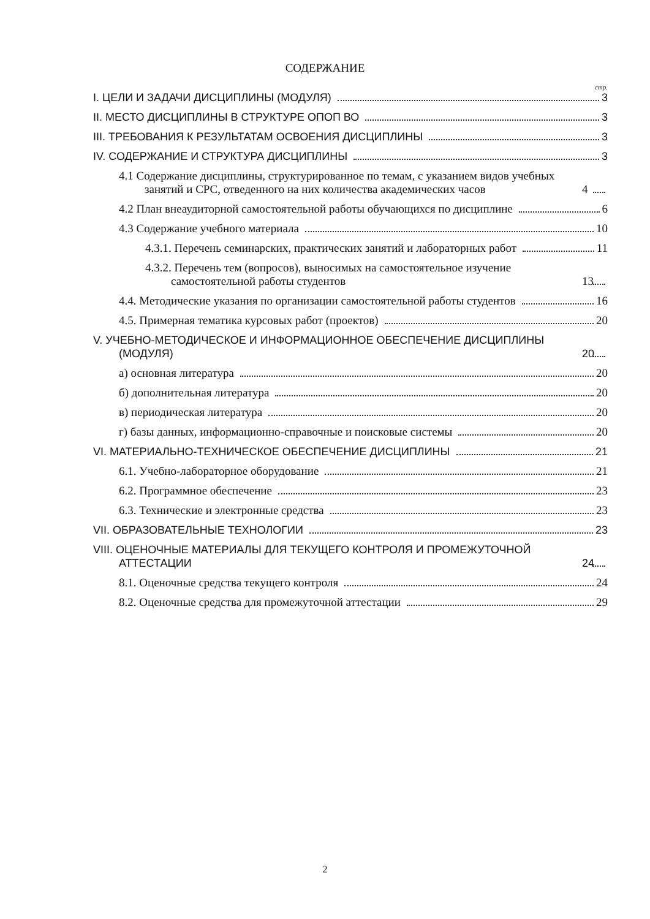СОДЕРЖАНИЕ
стр.
I. ЦЕЛИ И ЗАДАЧИ ДИСЦИПЛИНЫ (МОДУЛЯ) 3
II. МЕСТО ДИСЦИПЛИНЫ В СТРУКТУРЕ ОПОП ВО 3
III. ТРЕБОВАНИЯ К РЕЗУЛЬТАТАМ ОСВОЕНИЯ ДИСЦИПЛИНЫ 3
IV. СОДЕРЖАНИЕ И СТРУКТУРА ДИСЦИПЛИНЫ 3
4.1 Содержание дисциплины, структурированное по темам, с указанием видов учебных занятий и СРС, отведенного на них количества академических часов 4
4.2 План внеаудиторной самостоятельной работы обучающихся по дисциплине 6
4.3 Содержание учебного материала 10
4.3.1. Перечень семинарских, практических занятий и лабораторных работ 11
4.3.2. Перечень тем (вопросов), выносимых на самостоятельное изучение самостоятельной работы студентов 13
4.4. Методические указания по организации самостоятельной работы студентов 16
4.5. Примерная тематика курсовых работ (проектов) 20
V. УЧЕБНО-МЕТОДИЧЕСКОЕ И ИНФОРМАЦИОННОЕ ОБЕСПЕЧЕНИЕ ДИСЦИПЛИНЫ (МОДУЛЯ) 20
а) основная литература 20
б) дополнительная литература 20
в) периодическая литература 20
г) базы данных, информационно-справочные и поисковые системы 20
VI. МАТЕРИАЛЬНО-ТЕХНИЧЕСКОЕ ОБЕСПЕЧЕНИЕ ДИСЦИПЛИНЫ 21
6.1. Учебно-лабораторное оборудование 21
6.2. Программное обеспечение 23
6.3. Технические и электронные средства 23
VII. ОБРАЗОВАТЕЛЬНЫЕ ТЕХНОЛОГИИ 23
VIII. ОЦЕНОЧНЫЕ МАТЕРИАЛЫ ДЛЯ ТЕКУЩЕГО КОНТРОЛЯ И ПРОМЕЖУТОЧНОЙ АТТЕСТАЦИИ 24
8.1. Оценочные средства текущего контроля 24
8.2. Оценочные средства для промежуточной аттестации 29
2